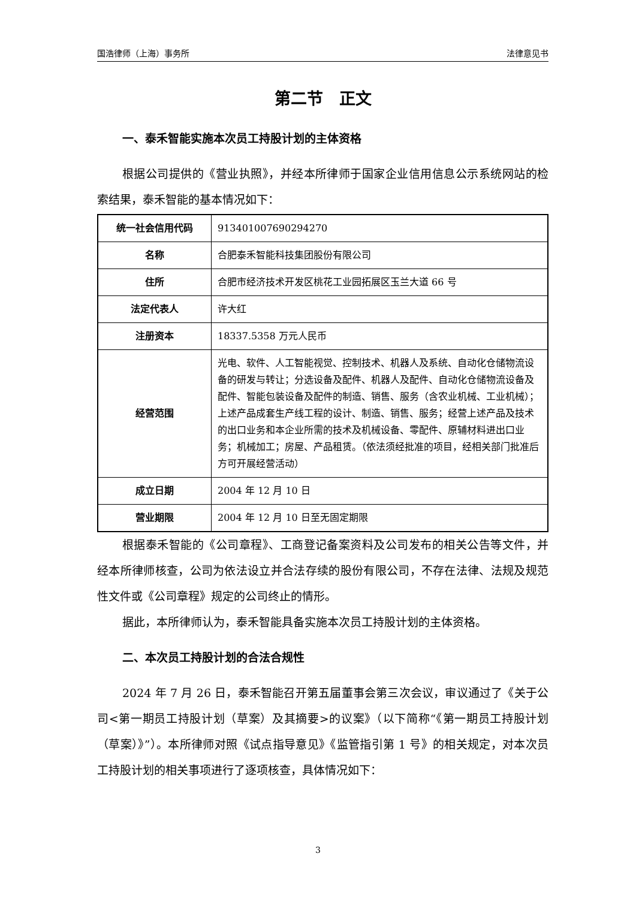国浩律师（上海）事务所 法律意见书
第二节　正文
一、泰禾智能实施本次员工持股计划的主体资格
根据公司提供的《营业执照》，并经本所律师于国家企业信用信息公示系统网站的检索结果，泰禾智能的基本情况如下：
| 统一社会信用代码 | 913401007690294270 |
| 名称 | 合肥泰禾智能科技集团股份有限公司 |
| 住所 | 合肥市经济技术开发区桃花工业园拓展区玉兰大道 66 号 |
| 法定代表人 | 许大红 |
| 注册资本 | 18337.5358 万元人民币 |
| 经营范围 | 光电、软件、人工智能视觉、控制技术、机器人及系统、自动化仓储物流设备的研发与转让；分选设备及配件、机器人及配件、自动化仓储物流设备及配件、智能包装设备及配件的制造、销售、服务（含农业机械、工业机械）；上述产品成套生产线工程的设计、制造、销售、服务；经营上述产品及技术的出口业务和本企业所需的技术及机械设备、零配件、原辅材料进出口业务；机械加工；房屋、产品租赁。（依法须经批准的项目，经相关部门批准后方可开展经营活动） |
| 成立日期 | 2004 年 12 月 10 日 |
| 营业期限 | 2004 年 12 月 10 日至无固定期限 |
根据泰禾智能的《公司章程》、工商登记备案资料及公司发布的相关公告等文件，并经本所律师核查，公司为依法设立并合法存续的股份有限公司，不存在法律、法规及规范性文件或《公司章程》规定的公司终止的情形。
据此，本所律师认为，泰禾智能具备实施本次员工持股计划的主体资格。
二、本次员工持股计划的合法合规性
2024 年 7 月 26 日，泰禾智能召开第五届董事会第三次会议，审议通过了《关于公司<第一期员工持股计划（草案）及其摘要>的议案》（以下简称“《第一期员工持股计划（草案）》”）。本所律师对照《试点指导意见》《监管指引第 1 号》的相关规定，对本次员工持股计划的相关事项进行了逐项核查，具体情况如下：
3